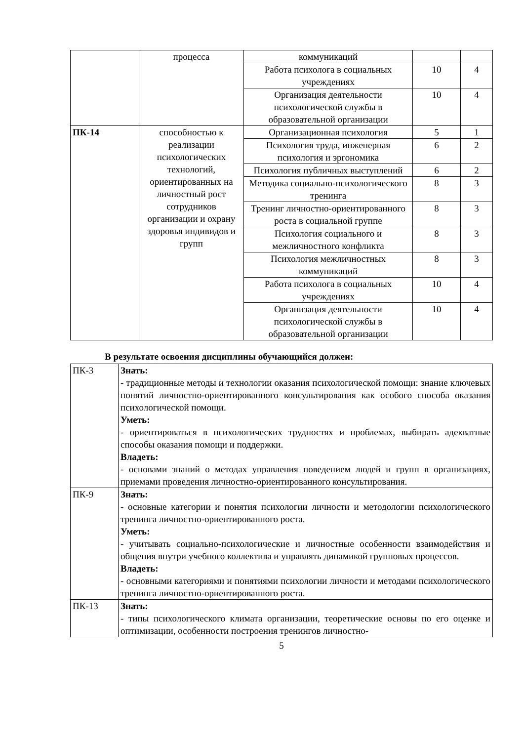| | процесса | коммуникаций | | |
| | | Работа психолога в социальных учреждениях | 10 | 4 |
| | | Организация деятельности психологической службы в образовательной организации | 10 | 4 |
| ПК-14 | способностью к реализации психологических технологий, ориентированных на личностный рост сотрудников организации и охрану здоровья индивидов и групп | Организационная психология | 5 | 1 |
| | | Психология труда, инженерная психология и эргономика | 6 | 2 |
| | | Психология публичных выступлений | 6 | 2 |
| | | Методика социально-психологического тренинга | 8 | 3 |
| | | Тренинг личностно-ориентированного роста в социальной группе | 8 | 3 |
| | | Психология социального и межличностного конфликта | 8 | 3 |
| | | Психология межличностных коммуникаций | 8 | 3 |
| | | Работа психолога в социальных учреждениях | 10 | 4 |
| | | Организация деятельности психологической службы в образовательной организации | 10 | 4 |
В результате освоения дисциплины обучающийся должен:
| ПК-3 | Знать: - традиционные методы и технологии оказания психологической помощи: знание ключевых понятий личностно-ориентированного консультирования как особого способа оказания психологической помощи. Уметь: - ориентироваться в психологических трудностях и проблемах, выбирать адекватные способы оказания помощи и поддержки. Владеть: - основами знаний о методах управления поведением людей и групп в организациях, приемами проведения личностно-ориентированного консультирования. |
| ПК-9 | Знать: - основные категории и понятия психологии личности и методологии психологического тренинга личностно-ориентированного роста. Уметь: - учитывать социально-психологические и личностные особенности взаимодействия и общения внутри учебного коллектива и управлять динамикой групповых процессов. Владеть: - основными категориями и понятиями психологии личности и методами психологического тренинга личностно-ориентированного роста. |
| ПК-13 | Знать: - типы психологического климата организации, теоретические основы по его оценке и оптимизации, особенности построения тренингов личностно- |
5